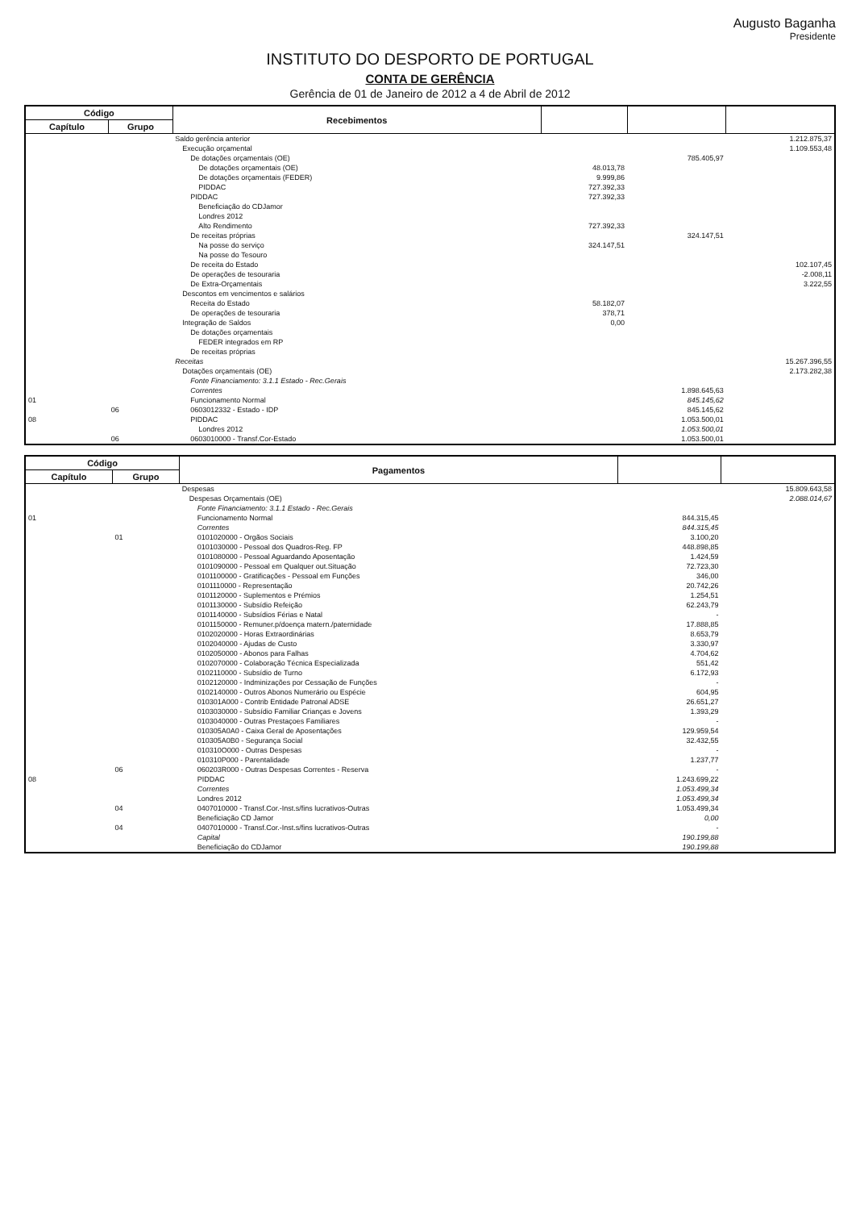Augusto Baganha
Presidente
INSTITUTO DO DESPORTO DE PORTUGAL
CONTA DE GERÊNCIA
Gerência de 01 de Janeiro de 2012 a 4 de Abril de 2012
| Código | | Recebimentos | | | |
| --- | --- | --- | --- | --- | --- |
| Capítulo | Grupo | | | | |
| | | Saldo gerência anterior | | | 1.212.875,37 |
| | | Execução orçamental | | | 1.109.553,48 |
| | | De dotações orçamentais (OE) | | 785.405,97 | |
| | | De dotações orçamentais (OE) | 48.013,78 | | |
| | | De dotações orçamentais (FEDER) | 9.999,86 | | |
| | | PIDDAC | 727.392,33 | | |
| | | PIDDAC | 727.392,33 | | |
| | | Beneficiação do CDJamor | | | |
| | | Londres 2012 | | | |
| | | Alto Rendimento | 727.392,33 | | |
| | | De receitas próprias | | 324.147,51 | |
| | | Na posse do serviço | 324.147,51 | | |
| | | Na posse do Tesouro | | | |
| | | De receita do Estado | | | 102.107,45 |
| | | De operações de tesouraria | | | -2.008,11 |
| | | De Extra-Orçamentais | | | 3.222,55 |
| | | Descontos em vencimentos e salários | | | |
| | | Receita do Estado | 58.182,07 | | |
| | | De operações de tesouraria | 378,71 | | |
| | | Integração de Saldos | 0,00 | | |
| | | De dotações orçamentais | | | |
| | | FEDER integrados em RP | | | |
| | | De receitas próprias | | | |
| | | Receitas | | | 15.267.396,55 |
| | | Dotações orçamentais (OE) | | | 2.173.282,38 |
| | | Fonte Financiamento: 3.1.1 Estado - Rec.Gerais | | | |
| | | Correntes | | 1.898.645,63 | |
| 01 | | Funcionamento Normal | | 845.145,62 | |
| | 06 | 0603012332 - Estado - IDP | | 845.145,62 | |
| 08 | | PIDDAC | | 1.053.500,01 | |
| | | Londres 2012 | | 1.053.500,01 | |
| | 06 | 0603010000 - Transf.Cor-Estado | | 1.053.500,01 | |
| Código | | Pagamentos | | |
| --- | --- | --- | --- | --- |
| Capítulo | Grupo | | | |
| | | Despesas | | 15.809.643,58 |
| | | Despesas Orçamentais (OE) | | 2.088.014,67 |
| | | Fonte Financiamento: 3.1.1 Estado - Rec.Gerais | | |
| 01 | | Funcionamento Normal | 844.315,45 | |
| | | Correntes | 844.315,45 | |
| | 01 | 0101020000 - Orgãos Sociais | 3.100,20 | |
| | | 0101030000 - Pessoal dos Quadros-Reg. FP | 448.898,85 | |
| | | 0101080000 - Pessoal Aguardando Aposentação | 1.424,59 | |
| | | 0101090000 - Pessoal em Qualquer out.Situação | 72.723,30 | |
| | | 0101100000 - Gratificações - Pessoal em Funções | 346,00 | |
| | | 0101110000 - Representação | 20.742,26 | |
| | | 0101120000 - Suplementos e Prémios | 1.254,51 | |
| | | 0101130000 - Subsídio Refeição | 62.243,79 | |
| | | 0101140000 - Subsídios Férias e Natal | - | |
| | | 0101150000 - Remuner.p/doença matern./paternidade | 17.888,85 | |
| | | 0102020000 - Horas Extraordinárias | 8.653,79 | |
| | | 0102040000 - Ajudas de Custo | 3.330,97 | |
| | | 0102050000 - Abonos para Falhas | 4.704,62 | |
| | | 0102070000 - Colaboração Técnica Especializada | 551,42 | |
| | | 0102110000 - Subsídio de Turno | 6.172,93 | |
| | | 0102120000 - Indminizações por Cessação de Funções | - | |
| | | 0102140000 - Outros Abonos Numerário ou Espécie | 604,95 | |
| | | 010301A000 - Contrib Entidade Patronal ADSE | 26.651,27 | |
| | | 0103030000 - Subsídio Familiar Crianças e Jovens | 1.393,29 | |
| | | 0103040000 - Outras Prestaçoes Familiares | - | |
| | | 010305A0A0 - Caixa Geral de Aposentações | 129.959,54 | |
| | | 010305A0B0 - Segurança Social | 32.432,55 | |
| | | 010310O000 - Outras Despesas | - | |
| | | 010310P000 - Parentalidade | 1.237,77 | |
| | 06 | 060203R000 - Outras Despesas Correntes - Reserva | - | |
| 08 | | PIDDAC | 1.243.699,22 | |
| | | Correntes | 1.053.499,34 | |
| | | Londres 2012 | 1.053.499,34 | |
| | 04 | 0407010000 - Transf.Cor.-Inst.s/fins lucrativos-Outras | 1.053.499,34 | |
| | | Beneficiação CD Jamor | 0,00 | |
| | 04 | 0407010000 - Transf.Cor.-Inst.s/fins lucrativos-Outras | - | |
| | | Capital | 190.199,88 | |
| | | Beneficiação do CDJamor | 190.199,88 | |